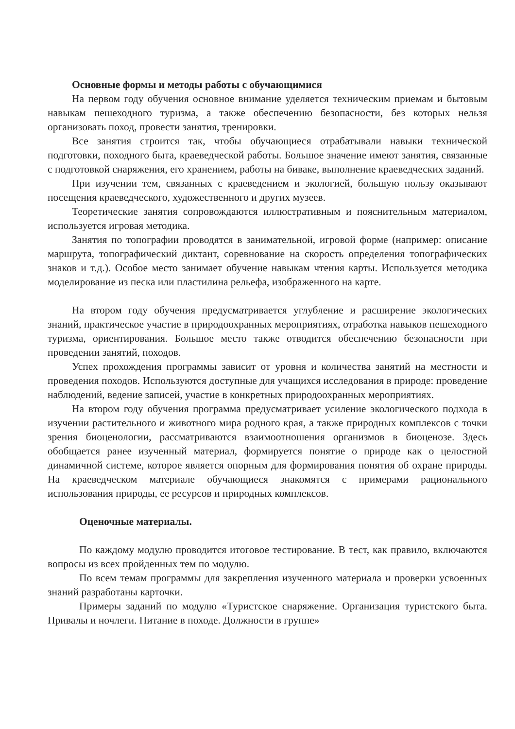Основные формы и методы работы с обучающимися
На первом году обучения основное внимание уделяется техническим приемам и бытовым навыкам пешеходного туризма, а также обеспечению безопасности, без которых нельзя организовать поход, провести занятия, тренировки.
Все занятия строится так, чтобы обучающиеся отрабатывали навыки технической подготовки, походного быта, краеведческой работы. Большое значение имеют занятия, связанные с подготовкой снаряжения, его хранением, работы на биваке, выполнение краеведческих заданий.
При изучении тем, связанных с краеведением и экологией, большую пользу оказывают посещения краеведческого, художественного и других музеев.
Теоретические занятия сопровождаются иллюстративным и пояснительным материалом, используется игровая методика.
Занятия по топографии проводятся в занимательной, игровой форме (например: описание маршрута, топографический диктант, соревнование на скорость определения топографических знаков и т.д.). Особое место занимает обучение навыкам чтения карты. Используется методика моделирование из песка или пластилина рельефа, изображенного на карте.
На втором году обучения предусматривается углубление и расширение экологических знаний, практическое участие в природоохранных мероприятиях, отработка навыков пешеходного туризма, ориентирования. Большое место также отводится обеспечению безопасности при проведении занятий, походов.
Успех прохождения программы зависит от уровня и количества занятий на местности и проведения походов. Используются доступные для учащихся исследования в природе: проведение наблюдений, ведение записей, участие в конкретных природоохранных мероприятиях.
На втором году обучения программа предусматривает усиление экологического подхода в изучении растительного и животного мира родного края, а также природных комплексов с точки зрения биоценологии, рассматриваются взаимоотношения организмов в биоценозе. Здесь обобщается ранее изученный материал, формируется понятие о природе как о целостной динамичной системе, которое является опорным для формирования понятия об охране природы. На краеведческом материале обучающиеся знакомятся с примерами рационального использования природы, ее ресурсов и природных комплексов.
Оценочные материалы.
По каждому модулю проводится итоговое тестирование. В тест, как правило, включаются вопросы из всех пройденных тем по модулю.
По всем темам программы для закрепления изученного материала и проверки усвоенных знаний разработаны карточки.
Примеры заданий по модулю «Туристское снаряжение. Организация туристского быта. Привалы и ночлеги. Питание в походе. Должности в группе»